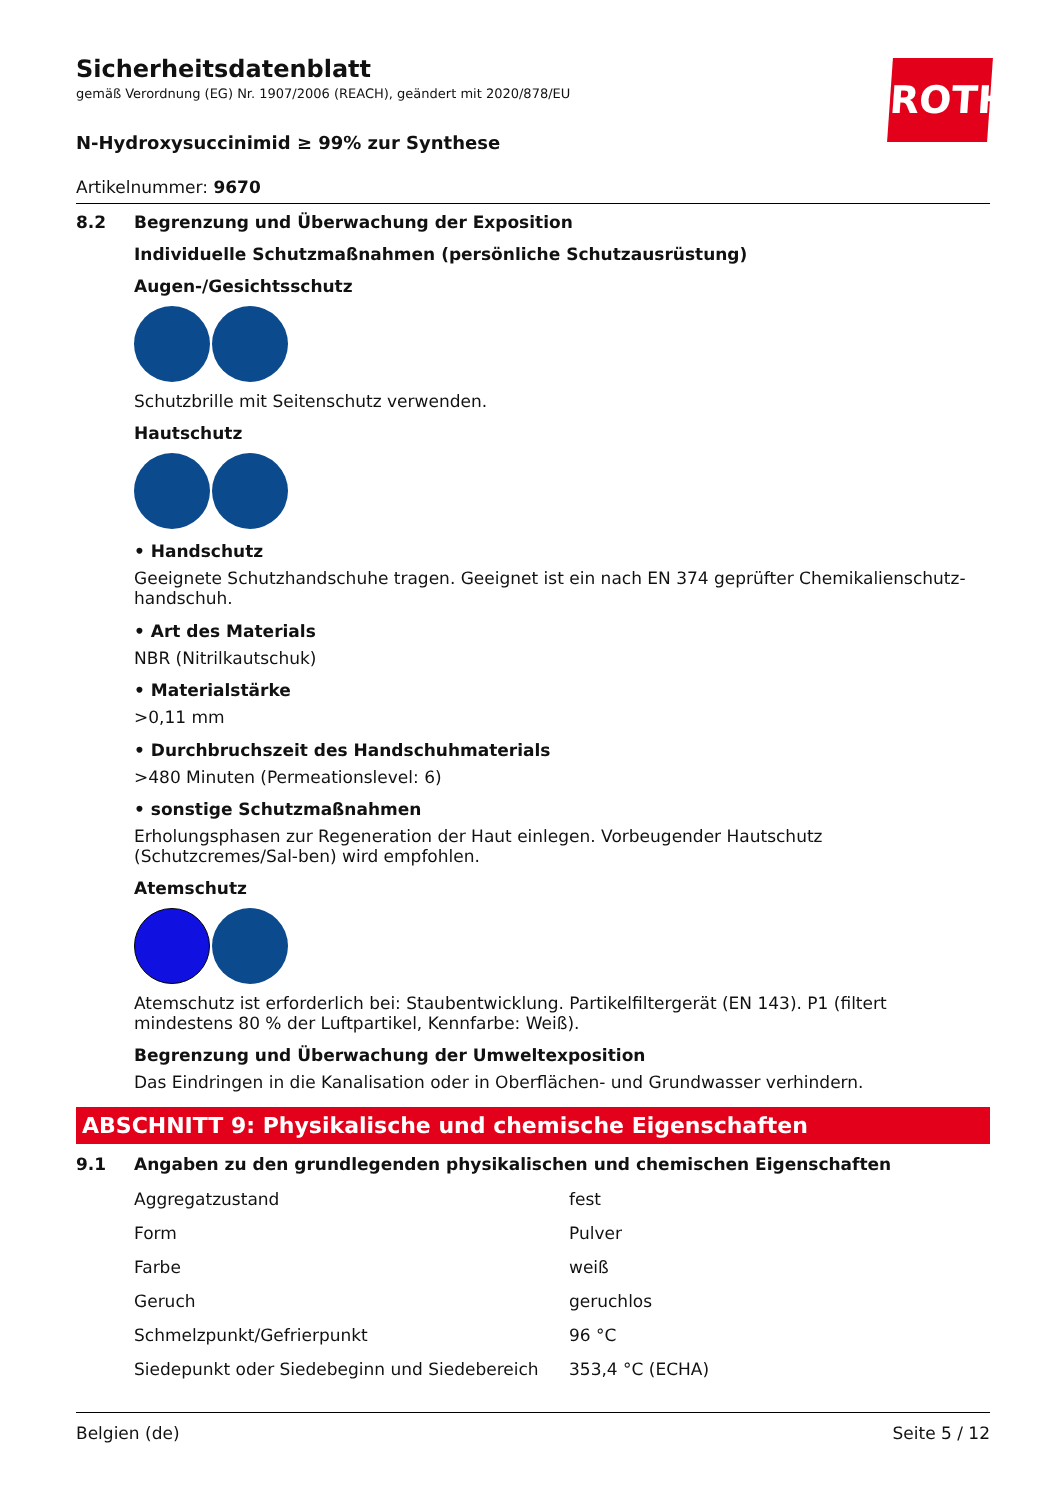ROTH
Sicherheitsdatenblatt
gemäß Verordnung (EG) Nr. 1907/2006 (REACH), geändert mit 2020/878/EU
N-Hydroxysuccinimid ≥ 99% zur Synthese
Artikelnummer: 9670
8.2 Begrenzung und Überwachung der Exposition
Individuelle Schutzmaßnahmen (persönliche Schutzausrüstung)
Augen-/Gesichtsschutz
Schutzbrille mit Seitenschutz verwenden.
Hautschutz
• Handschutz
Geeignete Schutzhandschuhe tragen. Geeignet ist ein nach EN 374 geprüfter Chemikalienschutz-handschuh.
• Art des Materials
NBR (Nitrilkautschuk)
• Materialstärke
>0,11 mm
• Durchbruchszeit des Handschuhmaterials
>480 Minuten (Permeationslevel: 6)
• sonstige Schutzmaßnahmen
Erholungsphasen zur Regeneration der Haut einlegen. Vorbeugender Hautschutz (Schutzcremes/Sal-ben) wird empfohlen.
Atemschutz
Atemschutz ist erforderlich bei: Staubentwicklung. Partikelfiltergerät (EN 143). P1 (filtert mindestens 80 % der Luftpartikel, Kennfarbe: Weiß).
Begrenzung und Überwachung der Umweltexposition
Das Eindringen in die Kanalisation oder in Oberflächen- und Grundwasser verhindern.
ABSCHNITT 9: Physikalische und chemische Eigenschaften
9.1 Angaben zu den grundlegenden physikalischen und chemischen Eigenschaften
| Aggregatzustand | fest |
| Form | Pulver |
| Farbe | weiß |
| Geruch | geruchlos |
| Schmelzpunkt/Gefrierpunkt | 96 °C |
| Siedepunkt oder Siedebeginn und Siedebereich | 353,4 °C (ECHA) |
Belgien (de) Seite 5 / 12